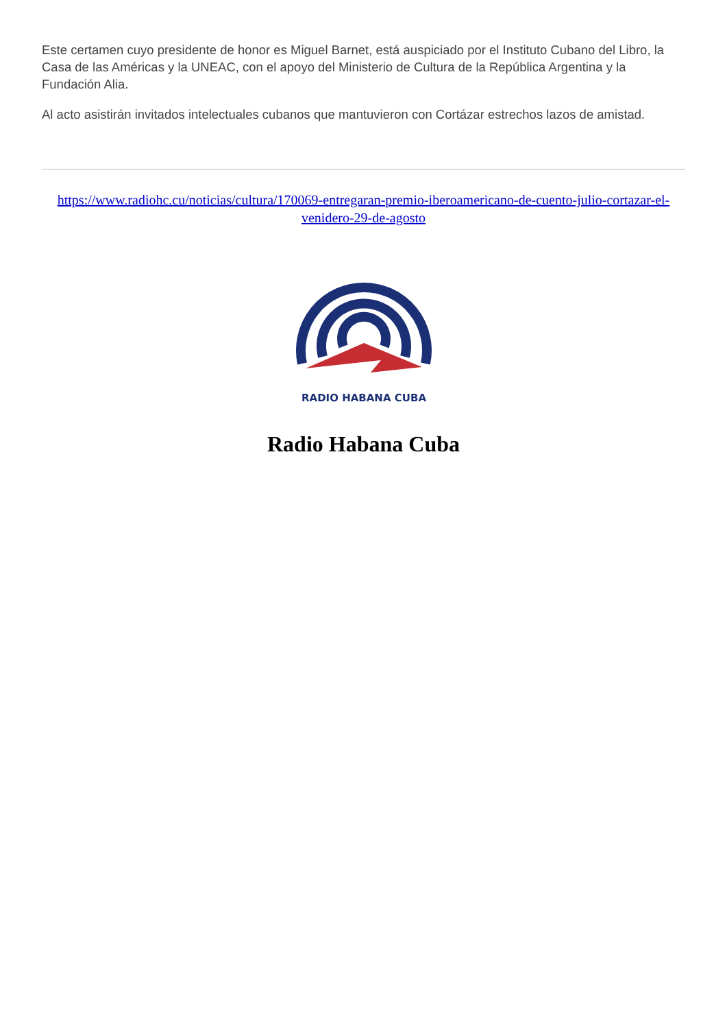Este certamen cuyo presidente de honor es Miguel Barnet, está auspiciado por el Instituto Cubano del Libro, la Casa de las Américas y la UNEAC, con el apoyo del Ministerio de Cultura de la República Argentina y la Fundación Alia.
Al acto asistirán invitados intelectuales cubanos que mantuvieron con Cortázar estrechos lazos de amistad.
https://www.radiohc.cu/noticias/cultura/170069-entregaran-premio-iberoamericano-de-cuento-julio-cortazar-el-venidero-29-de-agosto
RADIO HABANA CUBA
Radio Habana Cuba